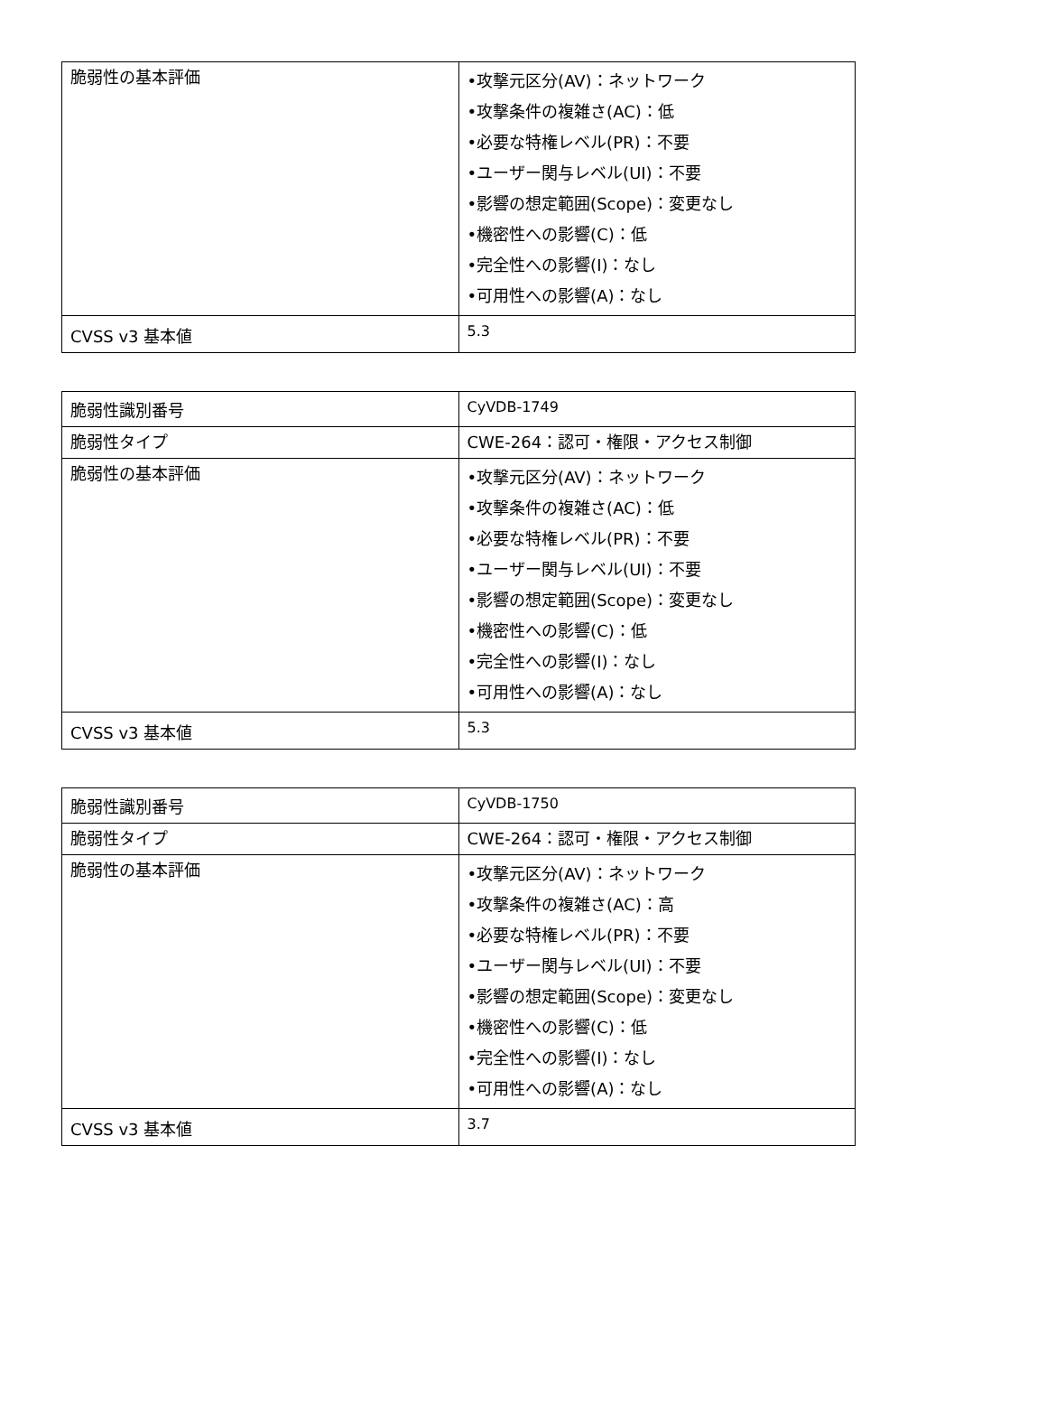| 脆弱性の基本評価 | •攻撃元区分(AV)：ネットワーク •攻撃条件の複雑さ(AC)：低 •必要な特権レベル(PR)：不要 •ユーザー関与レベル(UI)：不要 •影響の想定範囲(Scope)：変更なし •機密性への影響(C)：低 •完全性への影響(I)：なし •可用性への影響(A)：なし |
| CVSS v3 基本値 | 5.3 |
| 脆弱性識別番号 | CyVDB-1749 |
| 脆弱性タイプ | CWE-264：認可・権限・アクセス制御 |
| 脆弱性の基本評価 | •攻撃元区分(AV)：ネットワーク •攻撃条件の複雑さ(AC)：低 •必要な特権レベル(PR)：不要 •ユーザー関与レベル(UI)：不要 •影響の想定範囲(Scope)：変更なし •機密性への影響(C)：低 •完全性への影響(I)：なし •可用性への影響(A)：なし |
| CVSS v3 基本値 | 5.3 |
| 脆弱性識別番号 | CyVDB-1750 |
| 脆弱性タイプ | CWE-264：認可・権限・アクセス制御 |
| 脆弱性の基本評価 | •攻撃元区分(AV)：ネットワーク •攻撃条件の複雑さ(AC)：高 •必要な特権レベル(PR)：不要 •ユーザー関与レベル(UI)：不要 •影響の想定範囲(Scope)：変更なし •機密性への影響(C)：低 •完全性への影響(I)：なし •可用性への影響(A)：なし |
| CVSS v3 基本値 | 3.7 |